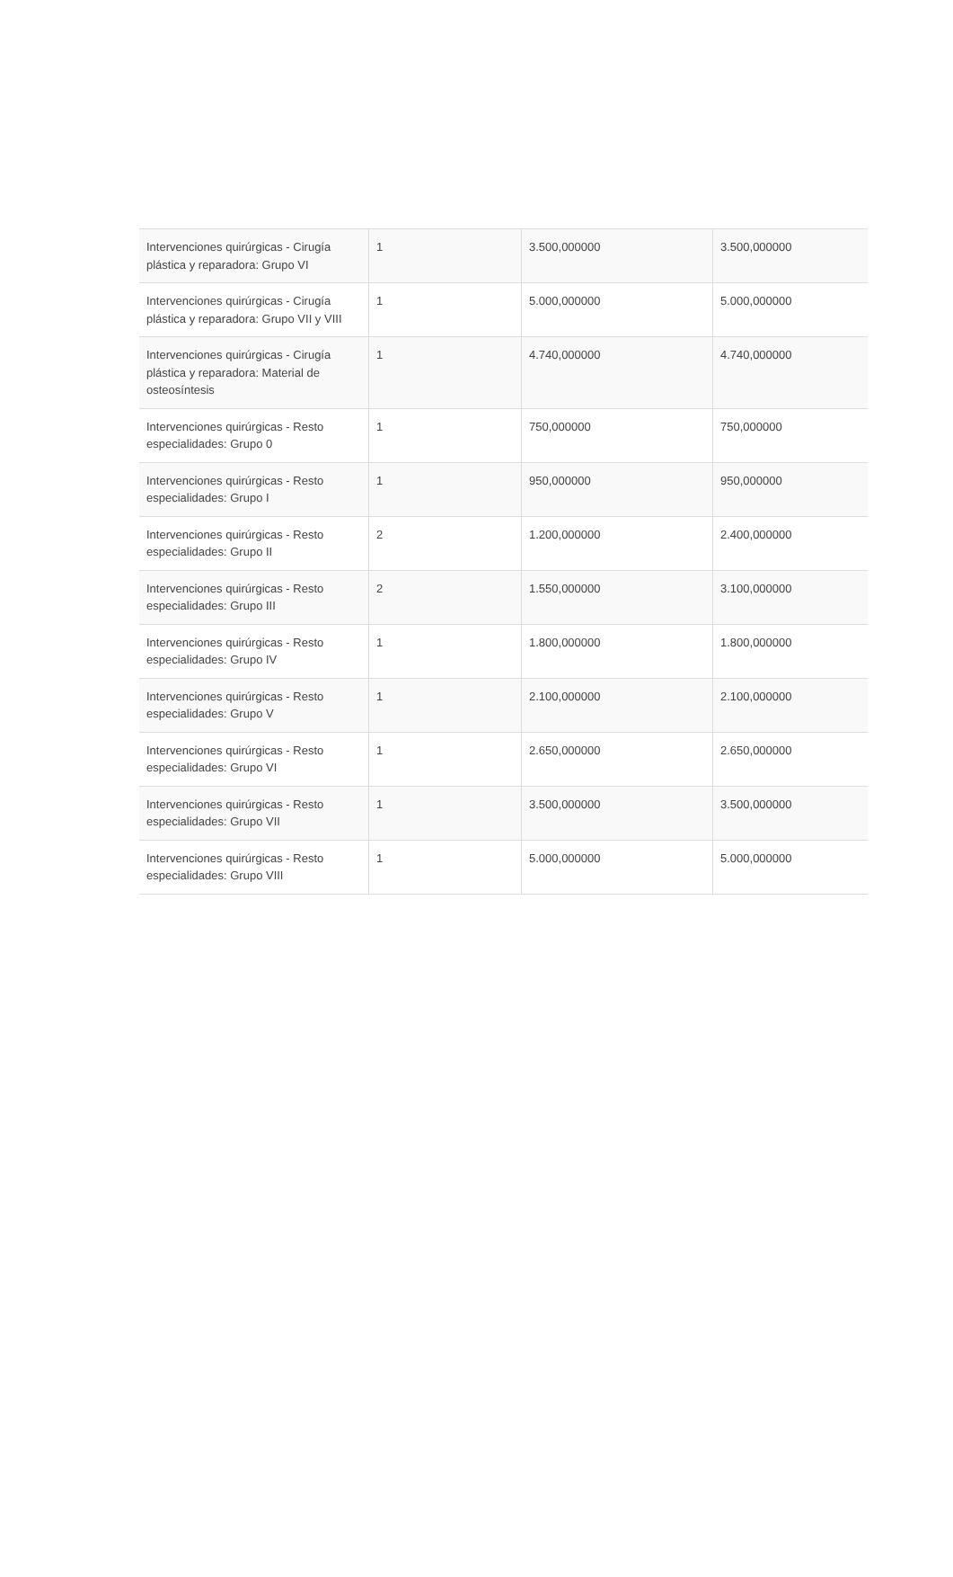| Intervenciones quirúrgicas - Cirugía plástica y reparadora: Grupo VI | 1 | 3.500,000000 | 3.500,000000 |
| Intervenciones quirúrgicas - Cirugía plástica y reparadora: Grupo VII y VIII | 1 | 5.000,000000 | 5.000,000000 |
| Intervenciones quirúrgicas - Cirugía plástica y reparadora: Material de osteosíntesis | 1 | 4.740,000000 | 4.740,000000 |
| Intervenciones quirúrgicas - Resto especialidades: Grupo 0 | 1 | 750,000000 | 750,000000 |
| Intervenciones quirúrgicas - Resto especialidades: Grupo I | 1 | 950,000000 | 950,000000 |
| Intervenciones quirúrgicas - Resto especialidades: Grupo II | 2 | 1.200,000000 | 2.400,000000 |
| Intervenciones quirúrgicas - Resto especialidades: Grupo III | 2 | 1.550,000000 | 3.100,000000 |
| Intervenciones quirúrgicas - Resto especialidades: Grupo IV | 1 | 1.800,000000 | 1.800,000000 |
| Intervenciones quirúrgicas - Resto especialidades: Grupo V | 1 | 2.100,000000 | 2.100,000000 |
| Intervenciones quirúrgicas - Resto especialidades: Grupo VI | 1 | 2.650,000000 | 2.650,000000 |
| Intervenciones quirúrgicas - Resto especialidades: Grupo VII | 1 | 3.500,000000 | 3.500,000000 |
| Intervenciones quirúrgicas - Resto especialidades: Grupo VIII | 1 | 5.000,000000 | 5.000,000000 |